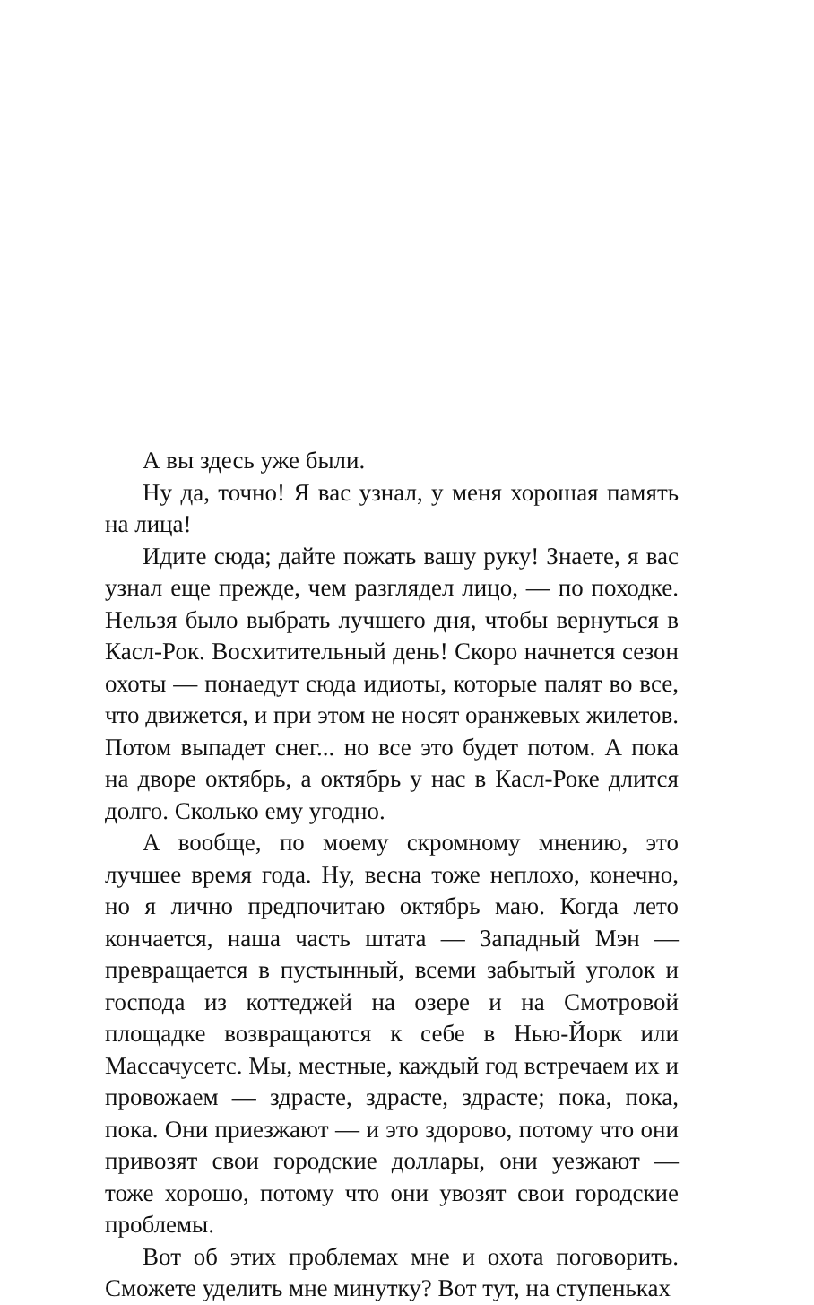А вы здесь уже были.
Ну да, точно! Я вас узнал, у меня хорошая память на лица!
Идите сюда; дайте пожать вашу руку! Знаете, я вас узнал еще прежде, чем разглядел лицо, — по походке. Нельзя было выбрать лучшего дня, чтобы вернуться в Касл-Рок. Восхитительный день! Скоро начнется сезон охоты — понаедут сюда идиоты, которые палят во все, что движется, и при этом не носят оранжевых жилетов. Потом выпадет снег... но все это будет потом. А пока на дворе октябрь, а октябрь у нас в Касл-Роке длится долго. Сколько ему угодно.
А вообще, по моему скромному мнению, это лучшее время года. Ну, весна тоже неплохо, конечно, но я лично предпочитаю октябрь маю. Когда лето кончается, наша часть штата — Западный Мэн — превращается в пустынный, всеми забытый уголок и господа из коттеджей на озере и на Смотровой площадке возвращаются к себе в Нью-Йорк или Массачусетс. Мы, местные, каждый год встречаем их и провожаем — здрасте, здрасте, здрасте; пока, пока, пока. Они приезжают — и это здорово, потому что они привозят свои городские доллары, они уезжают — тоже хорошо, потому что они увозят свои городские проблемы.
Вот об этих проблемах мне и охота поговорить. Сможете уделить мне минутку? Вот тут, на ступеньках